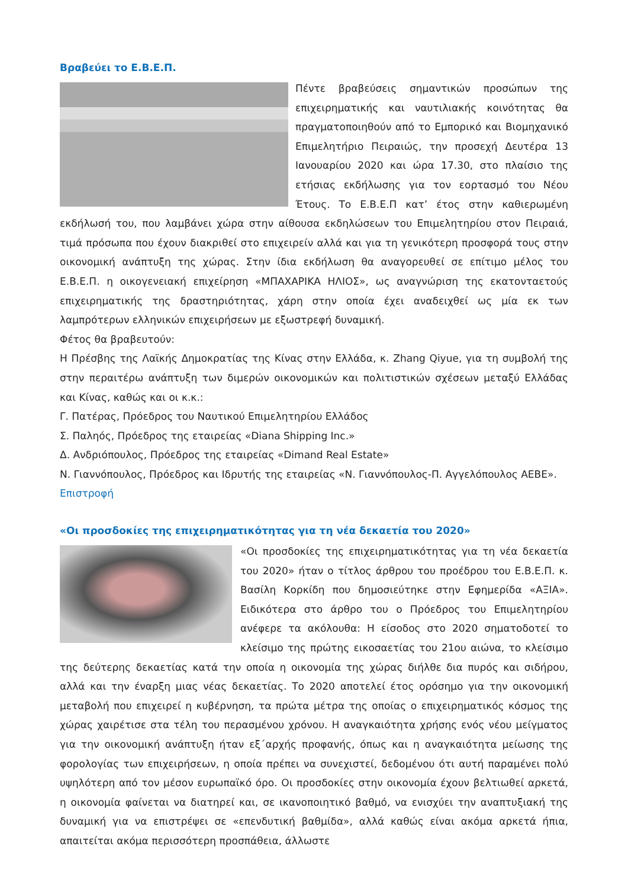Βραβεύει το Ε.Β.Ε.Π.
Πέντε βραβεύσεις σημαντικών προσώπων της επιχειρηματικής και ναυτιλιακής κοινότητας θα πραγματοποιηθούν από το Εμπορικό και Βιομηχανικό Επιμελητήριο Πειραιώς, την προσεχή Δευτέρα 13 Ιανουαρίου 2020 και ώρα 17.30, στο πλαίσιο της ετήσιας εκδήλωσης για τον εορτασμό του Νέου Έτους. Το Ε.Β.Ε.Π κατ’ έτος στην καθιερωμένη εκδήλωσή του, που λαμβάνει χώρα στην αίθουσα εκδηλώσεων του Επιμελητηρίου στον Πειραιά, τιμά πρόσωπα που έχουν διακριθεί στο επιχειρείν αλλά και για τη γενικότερη προσφορά τους στην οικονομική ανάπτυξη της χώρας. Στην ίδια εκδήλωση θα αναγορευθεί σε επίτιμο μέλος του Ε.Β.Ε.Π. η οικογενειακή επιχείρηση «ΜΠΑΧΑΡΙΚΑ ΗΛΙΟΣ», ως αναγνώριση της εκατονταετούς επιχειρηματικής της δραστηριότητας, χάρη στην οποία έχει αναδειχθεί ως μία εκ των λαμπρότερων ελληνικών επιχειρήσεων με εξωστρεφή δυναμική.
Φέτος θα βραβευτούν:
Η Πρέσβης της Λαϊκής Δημοκρατίας της Κίνας στην Ελλάδα, κ. Zhang Qiyue, για τη συμβολή της στην περαιτέρω ανάπτυξη των διμερών οικονομικών και πολιτιστικών σχέσεων μεταξύ Ελλάδας και Κίνας, καθώς και οι κ.κ.:
Γ. Πατέρας, Πρόεδρος του Ναυτικού Επιμελητηρίου Ελλάδος
Σ. Παληός, Πρόεδρος της εταιρείας «Diana Shipping Inc.»
Δ. Ανδριόπουλος, Πρόεδρος της εταιρείας «Dimand Real Estate»
Ν. Γιαννόπουλος, Πρόεδρος και Ιδρυτής της εταιρείας «Ν. Γιαννόπουλος-Π. Αγγελόπουλος ΑΕΒΕ».
Επιστροφή
«Οι προσδοκίες της επιχειρηματικότητας για τη νέα δεκαετία του 2020»
«Οι προσδοκίες της επιχειρηματικότητας για τη νέα δεκαετία του 2020» ήταν ο τίτλος άρθρου του προέδρου του Ε.Β.Ε.Π. κ. Βασίλη Κορκίδη που δημοσιεύτηκε στην Εφημερίδα «ΑΞΙΑ». Ειδικότερα στο άρθρο του ο Πρόεδρος του Επιμελητηρίου ανέφερε τα ακόλουθα: Η είσοδος στο 2020 σηματοδοτεί το κλείσιμο της πρώτης εικοσαετίας του 21ου αιώνα, το κλείσιμο της δεύτερης δεκαετίας κατά την οποία η οικονομία της χώρας διήλθε δια πυρός και σιδήρου, αλλά και την έναρξη μιας νέας δεκαετίας. Το 2020 αποτελεί έτος ορόσημο για την οικονομική μεταβολή που επιχειρεί η κυβέρνηση, τα πρώτα μέτρα της οποίας ο επιχειρηματικός κόσμος της χώρας χαιρέτισε στα τέλη του περασμένου χρόνου. Η αναγκαιότητα χρήσης ενός νέου μείγματος για την οικονομική ανάπτυξη ήταν εξ΄αρχής προφανής, όπως και η αναγκαιότητα μείωσης της φορολογίας των επιχειρήσεων, η οποία πρέπει να συνεχιστεί, δεδομένου ότι αυτή παραμένει πολύ υψηλότερη από τον μέσον ευρωπαϊκό όρο. Οι προσδοκίες στην οικονομία έχουν βελτιωθεί αρκετά, η οικονομία φαίνεται να διατηρεί και, σε ικανοποιητικό βαθμό, να ενισχύει την αναπτυξιακή της δυναμική για να επιστρέψει σε «επενδυτική βαθμίδα», αλλά καθώς είναι ακόμα αρκετά ήπια, απαιτείται ακόμα περισσότερη προσπάθεια, άλλωστε